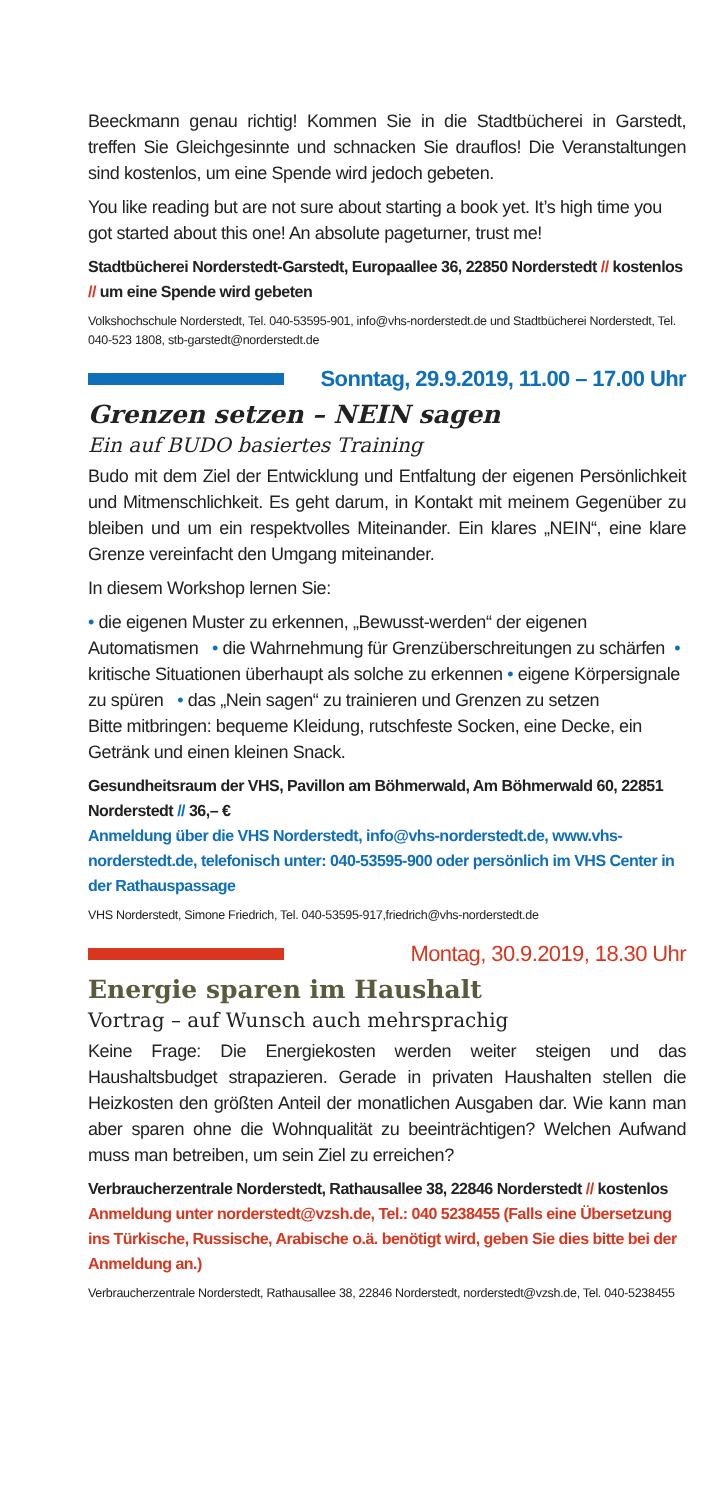Beeckmann genau richtig! Kommen Sie in die Stadtbücherei in Garstedt, treffen Sie Gleichgesinnte und schnacken Sie drauflos! Die Veranstaltungen sind kostenlos, um eine Spende wird jedoch gebeten.
You like reading but are not sure about starting a book yet. It’s high time you got started about this one! An absolute pageturner, trust me!
Stadtbücherei Norderstedt-Garstedt, Europaallee 36, 22850 Norderstedt // kostenlos // um eine Spende wird gebeten
Volkshochschule Norderstedt, Tel. 040-53595-901, info@vhs-norderstedt.de und Stadtbücherei Norderstedt, Tel. 040-523 1808, stb-garstedt@norderstedt.de
Sonntag, 29.9.2019, 11.00 – 17.00 Uhr
Grenzen setzen – NEIN sagen
Ein auf BUDO basiertes Training
Budo mit dem Ziel der Entwicklung und Entfaltung der eigenen Persönlichkeit und Mitmenschlichkeit. Es geht darum, in Kontakt mit meinem Gegenüber zu bleiben und um ein respektvolles Miteinander. Ein klares „NEIN“, eine klare Grenze vereinfacht den Umgang miteinander.
In diesem Workshop lernen Sie:
• die eigenen Muster zu erkennen, „Bewusst-werden“ der eigenen Automatismen • die Wahrnehmung für Grenzüberschreitungen zu schärfen • kritische Situationen überhaupt als solche zu erkennen • eigene Körpersignale zu spüren • das „Nein sagen“ zu trainieren und Grenzen zu setzen
Bitte mitbringen: bequeme Kleidung, rutschfeste Socken, eine Decke, ein Getränk und einen kleinen Snack.
Gesundheitsraum der VHS, Pavillon am Böhmerwald, Am Böhmerwald 60, 22851 Norderstedt // 36,– €
Anmeldung über die VHS Norderstedt, info@vhs-norderstedt.de, www.vhs-norderstedt.de, telefonisch unter: 040-53595-900 oder persönlich im VHS Center in der Rathauspassage
VHS Norderstedt, Simone Friedrich, Tel. 040-53595-917,friedrich@vhs-norderstedt.de
Montag, 30.9.2019, 18.30 Uhr
Energie sparen im Haushalt
Vortrag – auf Wunsch auch mehrsprachig
Keine Frage: Die Energiekosten werden weiter steigen und das Haushaltsbudget strapazieren. Gerade in privaten Haushalten stellen die Heizkosten den größten Anteil der monatlichen Ausgaben dar. Wie kann man aber sparen ohne die Wohnqualität zu beeinträchtigen? Welchen Aufwand muss man betreiben, um sein Ziel zu erreichen?
Verbraucherzentrale Norderstedt, Rathausallee 38, 22846 Norderstedt // kostenlos
Anmeldung unter norderstedt@vzsh.de, Tel.: 040 5238455 (Falls eine Übersetzung ins Türkische, Russische, Arabische o.ä. benötigt wird, geben Sie dies bitte bei der Anmeldung an.)
Verbraucherzentrale Norderstedt, Rathausallee 38, 22846 Norderstedt, norderstedt@vzsh.de, Tel. 040-5238455